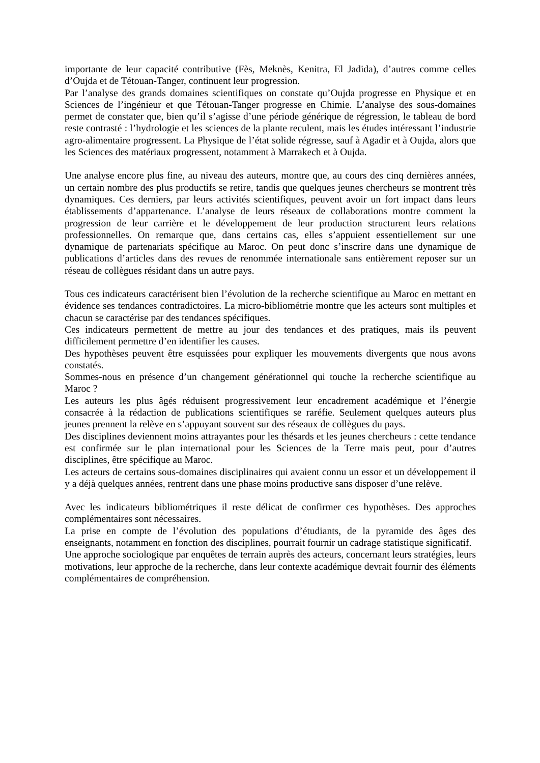importante de leur capacité contributive (Fès, Meknès, Kenitra, El Jadida), d’autres comme celles d’Oujda et de Tétouan-Tanger, continuent leur progression.
Par l’analyse des grands domaines scientifiques on constate qu’Oujda progresse en Physique et en Sciences de l’ingénieur et que Tétouan-Tanger progresse en Chimie. L’analyse des sous-domaines permet de constater que, bien qu’il s’agisse d’une période générique de régression, le tableau de bord reste contrasté : l’hydrologie et les sciences de la plante reculent, mais les études intéressant l’industrie agro-alimentaire progressent. La Physique de l’état solide régresse, sauf à Agadir et à Oujda, alors que les Sciences des matériaux progressent, notamment à Marrakech et à Oujda.
Une analyse encore plus fine, au niveau des auteurs, montre que, au cours des cinq dernières années, un certain nombre des plus productifs se retire, tandis que quelques jeunes chercheurs se montrent très dynamiques. Ces derniers, par leurs activités scientifiques, peuvent avoir un fort impact dans leurs établissements d’appartenance. L’analyse de leurs réseaux de collaborations montre comment la progression de leur carrière et le développement de leur production structurent leurs relations professionnelles. On remarque que, dans certains cas, elles s’appuient essentiellement sur une dynamique de partenariats spécifique au Maroc. On peut donc s’inscrire dans une dynamique de publications d’articles dans des revues de renommée internationale sans entièrement reposer sur un réseau de collègues résidant dans un autre pays.
Tous ces indicateurs caractérisent bien l’évolution de la recherche scientifique au Maroc en mettant en évidence ses tendances contradictoires. La micro-bibliométrie montre que les acteurs sont multiples et chacun se caractérise par des tendances spécifiques.
Ces indicateurs permettent de mettre au jour des tendances et des pratiques, mais ils peuvent difficilement permettre d’en identifier les causes.
Des hypothèses peuvent être esquissées pour expliquer les mouvements divergents que nous avons constatés.
Sommes-nous en présence d’un changement générationnel qui touche la recherche scientifique au Maroc ?
Les auteurs les plus âgés réduisent progressivement leur encadrement académique et l’énergie consacrée à la rédaction de publications scientifiques se raréfie. Seulement quelques auteurs plus jeunes prennent la relève en s’appuyant souvent sur des réseaux de collègues du pays.
Des disciplines deviennent moins attrayantes pour les thésards et les jeunes chercheurs : cette tendance est confirmée sur le plan international pour les Sciences de la Terre mais peut, pour d’autres disciplines, être spécifique au Maroc.
Les acteurs de certains sous-domaines disciplinaires qui avaient connu un essor et un développement il y a déjà quelques années, rentrent dans une phase moins productive sans disposer d’une relève.
Avec les indicateurs bibliométriques il reste délicat de confirmer ces hypothèses. Des approches complémentaires sont nécessaires.
La prise en compte de l’évolution des populations d’étudiants, de la pyramide des âges des enseignants, notamment en fonction des disciplines, pourrait fournir un cadrage statistique significatif.
Une approche sociologique par enquêtes de terrain auprès des acteurs, concernant leurs stratégies, leurs motivations, leur approche de la recherche, dans leur contexte académique devrait fournir des éléments complémentaires de compréhension.